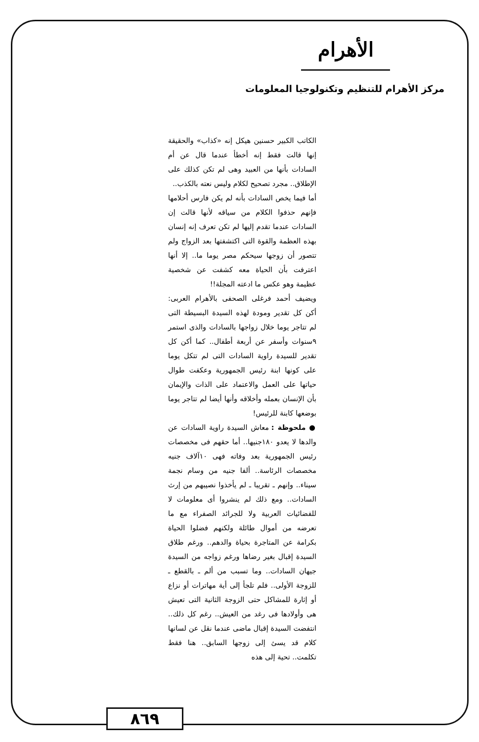الأهرام
مركز الأهرام للتنظيم وتكنولوجيا المعلومات
الكاتب الكبير حسنين هيكل إنه «كذاب» والحقيقة إنها قالت فقط إنه أخطأ عندما قال عن أم السادات بأنها من العبيد وهى لم تكن كذلك على الإطلاق.. مجرد تصحيح لكلام وليس نعته بالكذب..
أما فيما يخص السادات بأنه لم يكن فارس أحلامها فإنهم حذفوا الكلام من سياقه لأنها قالت إن السادات عندما تقدم إليها لم تكن تعرف إنه إنسان بهذه العظمة والقوة التى اكتشفتها بعد الزواج ولم تتصور أن زوجها سيحكم مصر يوما ما.. إلا أنها اعترفت بأن الحياة معه كشفت عن شخصية عظيمة وهو عكس ما ادعته المجلة!!
ويضيف أحمد فرغلى الصحفى بالأهرام العربى: أكن كل تقدير ومودة لهذه السيدة البسيطة التى لم تتاجر يوما خلال زواجها بالسادات والذى استمر ٩سنوات وأسفر عن أربعة أطفال.. كما أكن كل تقدير للسيدة راوية السادات التى لم تتكل يوما على كونها ابنة رئيس الجمهورية وعكفت طوال حياتها على العمل والاعتماد على الذات والإيمان بأن الإنسان بعمله وأخلاقه وأنها أيضا لم تتاجر يوما بوضعها كابنة للرئيس!
● ملحوظة : معاش السيدة راوية السادات عن والدها لا يعدو ١٨٠جنيها.. أما حقهم فى مخصصات رئيس الجمهورية بعد وفاته فهى ١٠آلاف جنيه مخصصات الرئاسة.. ألفا جنيه من وسام نجمة سيناء.. وإنهم ـ تقريبا ـ لم يأخذوا نصيبهم من إرث السادات.. ومع ذلك لم ينشروا أى معلومات لا للفضائيات العربية ولا للجرائد الصفراء مع ما تعرضه من أموال طائلة ولكنهم فضلوا الحياة بكرامة عن المتاجرة بحياة والدهم.. ورغم طلاق السيدة إقبال بغير رضاها ورغم زواجه من السيدة جيهان السادات.. وما تسبب من ألم ـ بالقطع ـ للزوجة الأولى.. فلم تلجأ إلى أية مهاترات أو نزاع أو إثارة للمشاكل حتى الزوجة الثانية التى تعيش هى وأولادها فى رغد من العيش.. رغم كل ذلك.. انتفضت السيدة إقبال ماضى عندما نقل عن لسانها كلام قد يسئ إلى زوجها السابق.. هنا فقط تكلمت.. تحية إلى هذه
٨٦٩